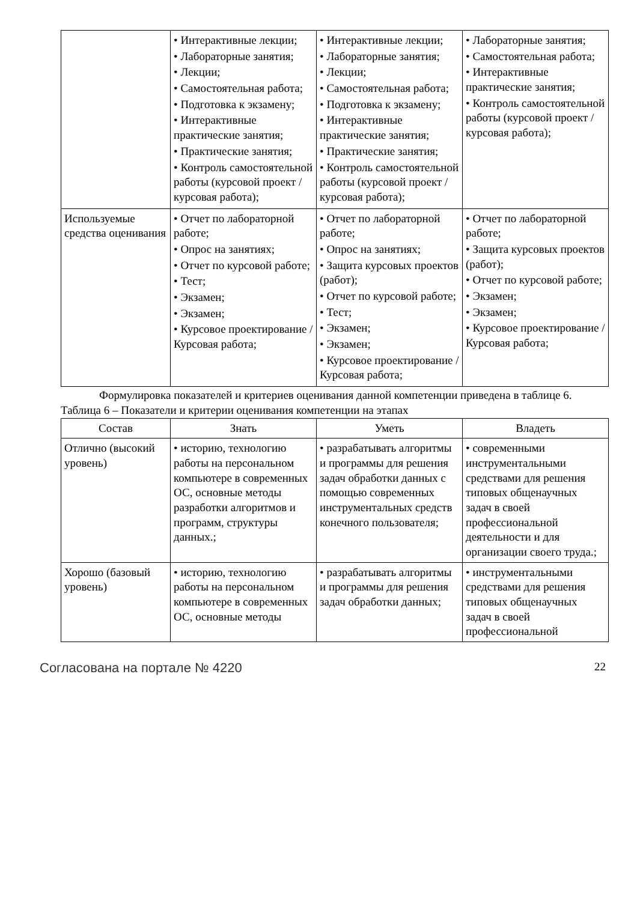| | • Интерактивные лекции; • Лабораторные занятия; • Лекции; • Самостоятельная работа; • Подготовка к экзамену; • Интерактивные практические занятия; • Практические занятия; • Контроль самостоятельной работы (курсовой проект / курсовая работа); | • Интерактивные лекции; • Лабораторные занятия; • Лекции; • Самостоятельная работа; • Подготовка к экзамену; • Интерактивные практические занятия; • Практические занятия; • Контроль самостоятельной работы (курсовой проект / курсовая работа); | • Лабораторные занятия; • Самостоятельная работа; • Интерактивные практические занятия; • Контроль самостоятельной работы (курсовой проект / курсовая работа); |
| Используемые средства оценивания | • Отчет по лабораторной работе; • Опрос на занятиях; • Отчет по курсовой работе; • Тест; • Экзамен; • Экзамен; • Курсовое проектирование / Курсовая работа; | • Отчет по лабораторной работе; • Опрос на занятиях; • Защита курсовых проектов (работ); • Отчет по курсовой работе; • Тест; • Экзамен; • Экзамен; • Курсовое проектирование / Курсовая работа; | • Отчет по лабораторной работе; • Защита курсовых проектов (работ); • Отчет по курсовой работе; • Экзамен; • Экзамен; • Курсовое проектирование / Курсовая работа; |
Формулировка показателей и критериев оценивания данной компетенции приведена в таблице 6.
Таблица 6 – Показатели и критерии оценивания компетенции на этапах
| Состав | Знать | Уметь | Владеть |
| --- | --- | --- | --- |
| Отлично (высокий уровень) | • историю, технологию работы на персональном компьютере в современных ОС, основные методы разработки алгоритмов и программ, структуры данных.; | • разрабатывать алгоритмы и программы для решения задач обработки данных с помощью современных инструментальных средств конечного пользователя; | • современными инструментальными средствами для решения типовых общенаучных задач в своей профессиональной деятельности и для организации своего труда.; |
| Хорошо (базовый уровень) | • историю, технологию работы на персональном компьютере в современных ОС, основные методы | • разрабатывать алгоритмы и программы для решения задач обработки данных; | • инструментальными средствами для решения типовых общенаучных задач в своей профессиональной |
Согласована на портале № 4220
22